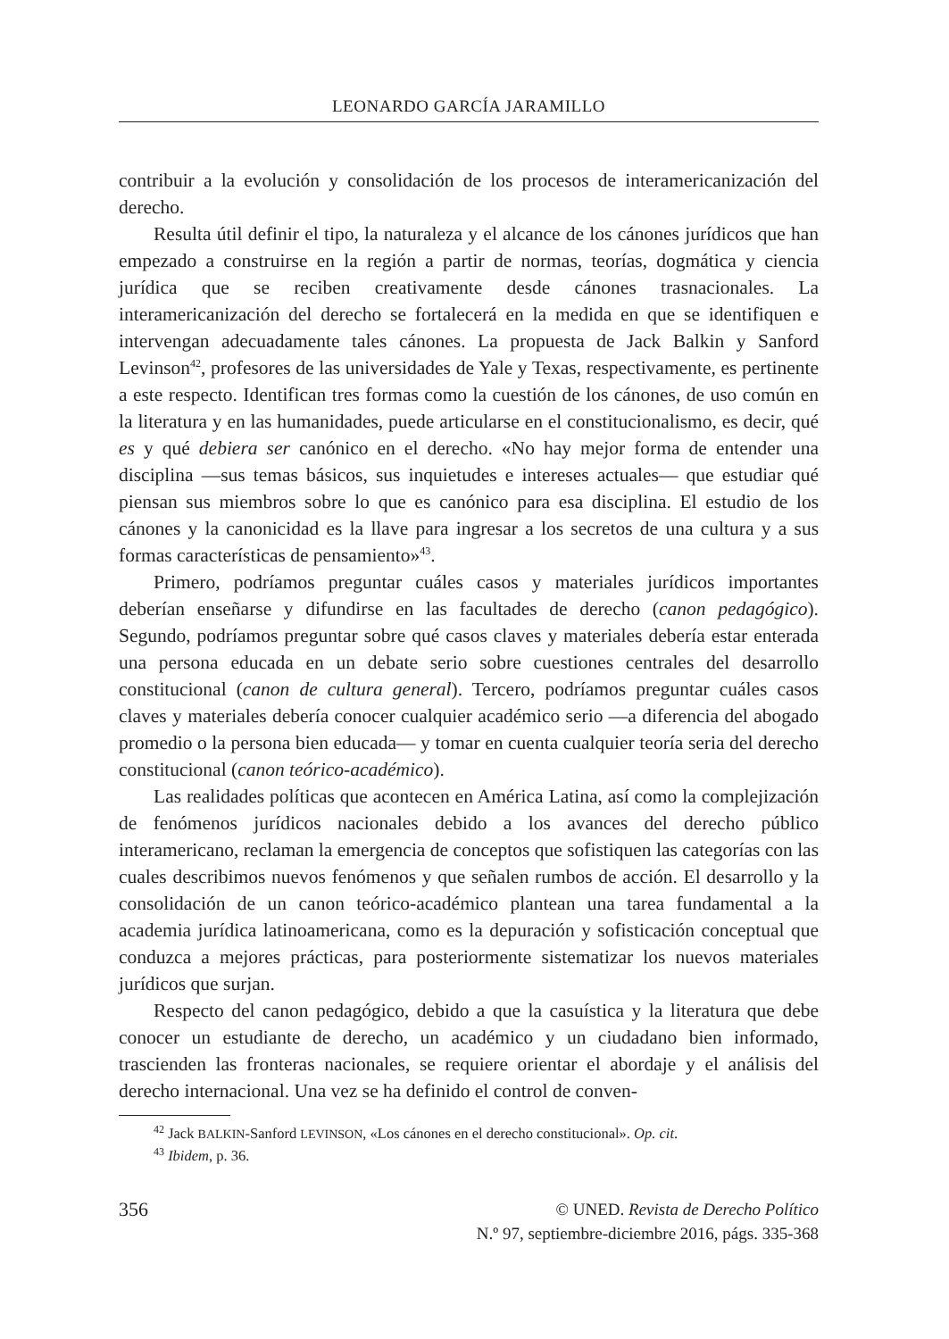LEONARDO GARCÍA JARAMILLO
contribuir a la evolución y consolidación de los procesos de interamericanización del derecho.
Resulta útil definir el tipo, la naturaleza y el alcance de los cánones jurídicos que han empezado a construirse en la región a partir de normas, teorías, dogmática y ciencia jurídica que se reciben creativamente desde cánones trasnacionales. La interamericanización del derecho se fortalecerá en la medida en que se identifiquen e intervengan adecuadamente tales cánones. La propuesta de Jack Balkin y Sanford Levinson<sup>42</sup>, profesores de las universidades de Yale y Texas, respectivamente, es pertinente a este respecto. Identifican tres formas como la cuestión de los cánones, de uso común en la literatura y en las humanidades, puede articularse en el constitucionalismo, es decir, qué es y qué debiera ser canónico en el derecho. «No hay mejor forma de entender una disciplina —sus temas básicos, sus inquietudes e intereses actuales— que estudiar qué piensan sus miembros sobre lo que es canónico para esa disciplina. El estudio de los cánones y la canonicidad es la llave para ingresar a los secretos de una cultura y a sus formas características de pensamiento»<sup>43</sup>.
Primero, podríamos preguntar cuáles casos y materiales jurídicos importantes deberían enseñarse y difundirse en las facultades de derecho (canon pedagógico). Segundo, podríamos preguntar sobre qué casos claves y materiales debería estar enterada una persona educada en un debate serio sobre cuestiones centrales del desarrollo constitucional (canon de cultura general). Tercero, podríamos preguntar cuáles casos claves y materiales debería conocer cualquier académico serio —a diferencia del abogado promedio o la persona bien educada— y tomar en cuenta cualquier teoría seria del derecho constitucional (canon teórico-académico).
Las realidades políticas que acontecen en América Latina, así como la complejización de fenómenos jurídicos nacionales debido a los avances del derecho público interamericano, reclaman la emergencia de conceptos que sofistiquen las categorías con las cuales describimos nuevos fenómenos y que señalen rumbos de acción. El desarrollo y la consolidación de un canon teórico-académico plantean una tarea fundamental a la academia jurídica latinoamericana, como es la depuración y sofisticación conceptual que conduzca a mejores prácticas, para posteriormente sistematizar los nuevos materiales jurídicos que surjan.
Respecto del canon pedagógico, debido a que la casuística y la literatura que debe conocer un estudiante de derecho, un académico y un ciudadano bien informado, trascienden las fronteras nacionales, se requiere orientar el abordaje y el análisis del derecho internacional. Una vez se ha definido el control de conven-
<sup>42</sup> Jack BALKIN-Sanford LEVINSON, «Los cánones en el derecho constitucional». Op. cit.
<sup>43</sup> Ibidem, p. 36.
356
© UNED. Revista de Derecho Político
N.º 97, septiembre-diciembre 2016, págs. 335-368